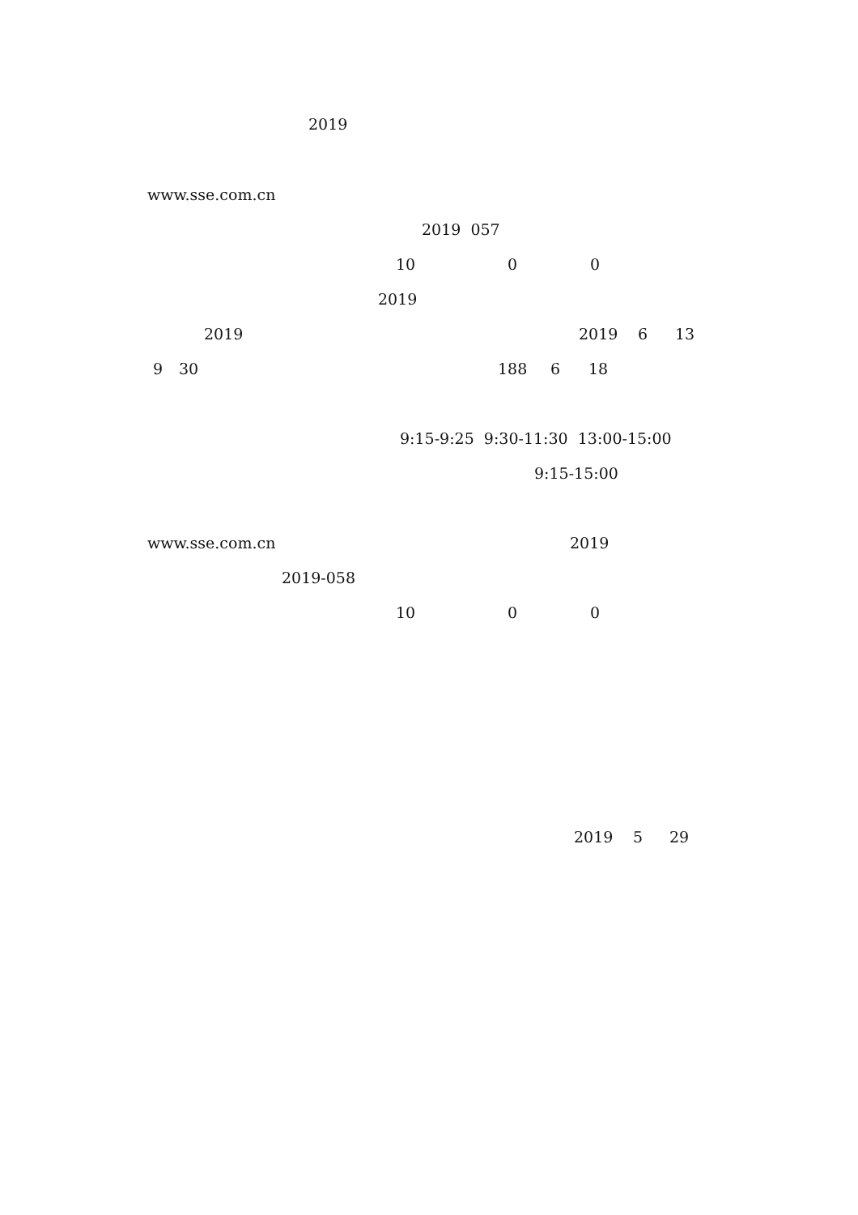2019
www.sse.com.cn
2019 057
10 0 0
2019
2019 2019 6 13
9 30 188 6 18
9:15-9:25 9:30-11:30 13:00-15:00
9:15-15:00
www.sse.com.cn 2019
2019-058
10 0 0
2019 5 29